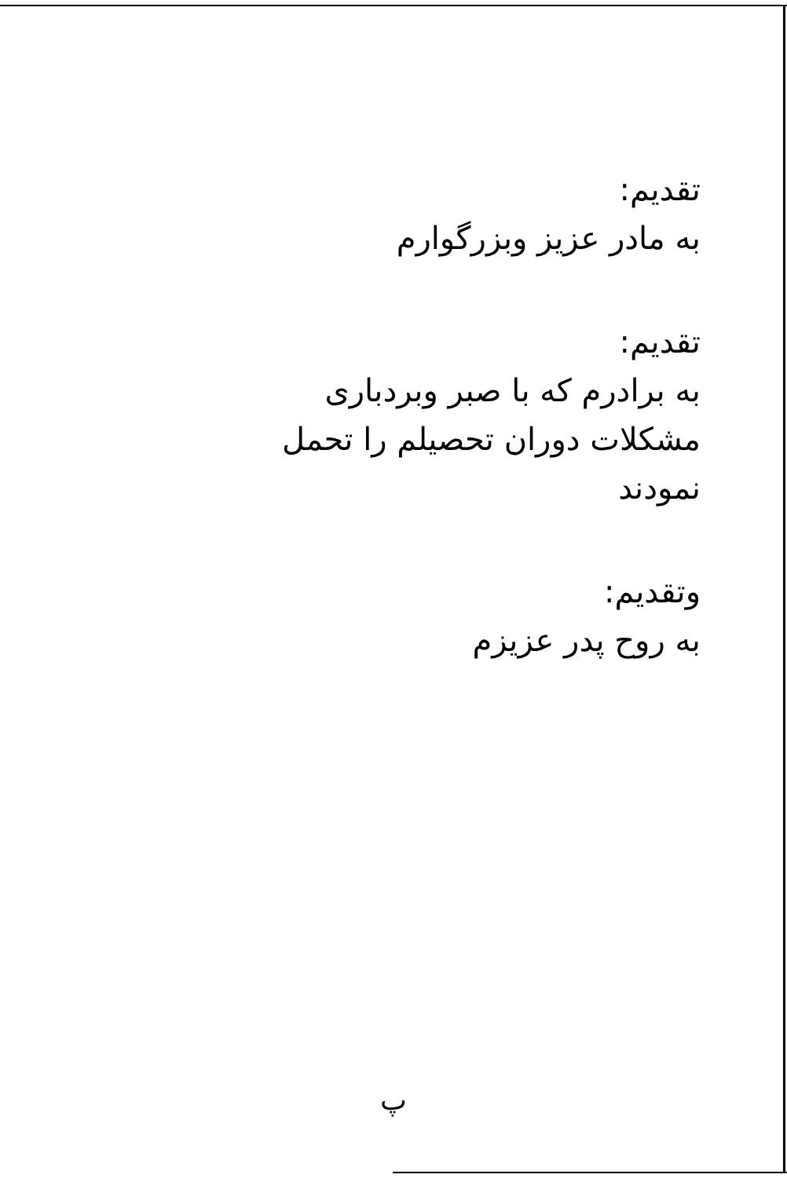تقدیم:
به مادر عزیز وبزرگوارم
تقدیم:
به برادرم که با صبر وبردباری
مشکلات دوران تحصیلم را تحمل
نمودند
وتقدیم:
به روح پدر عزیزم
پ